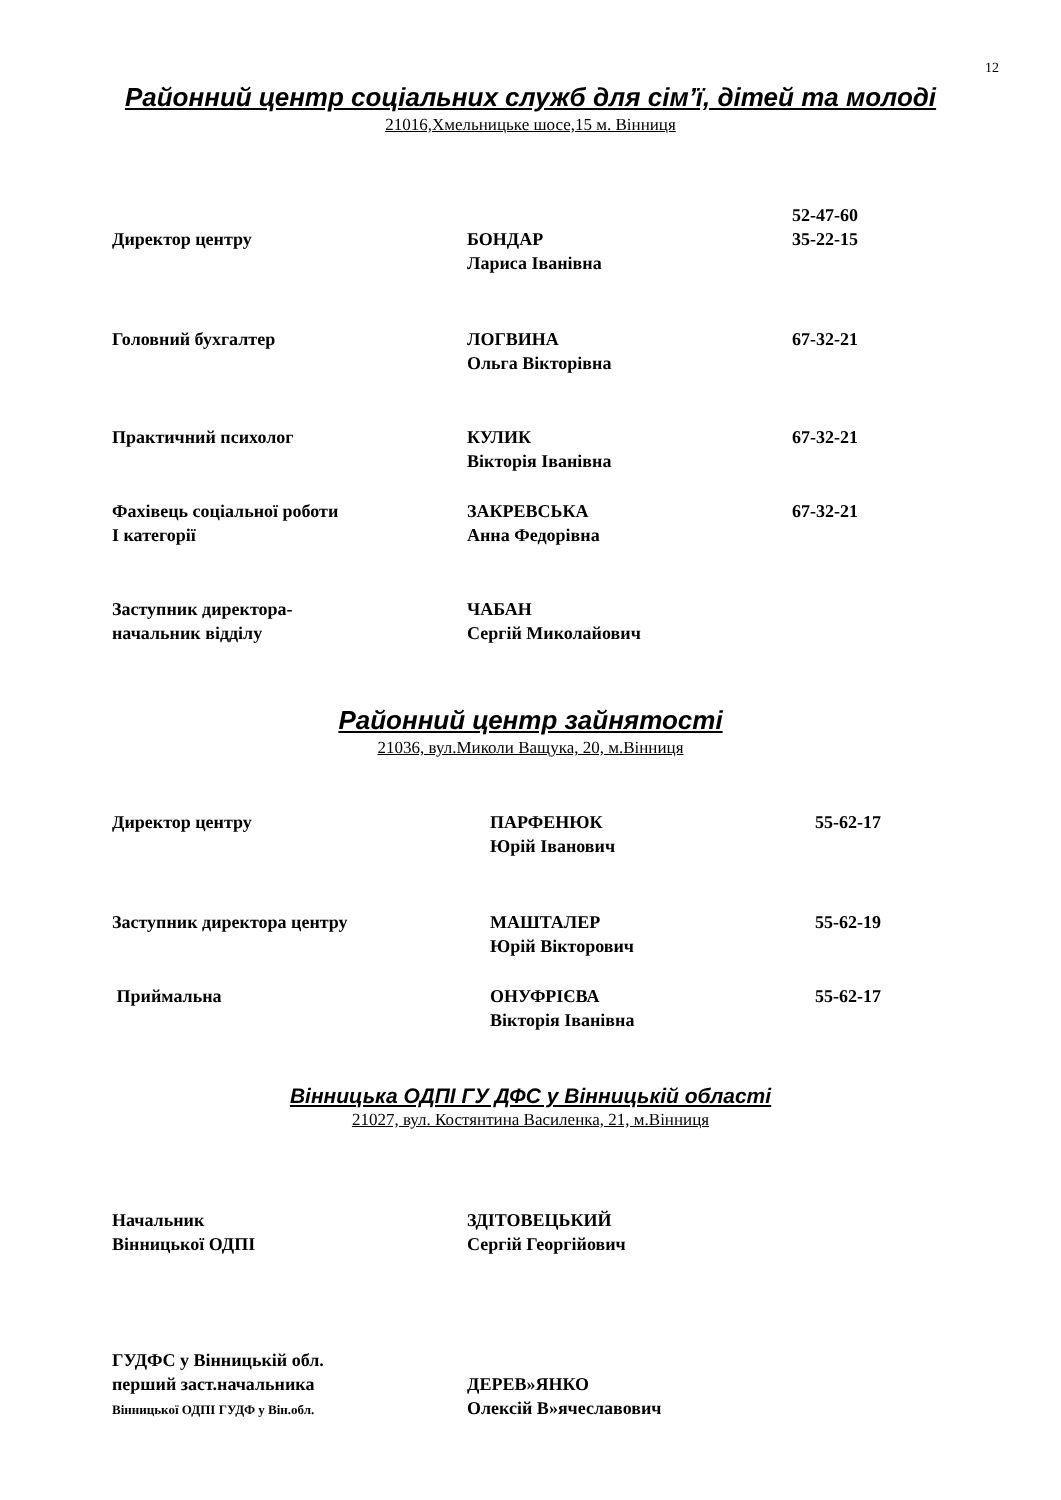12
Районний центр соціальних служб для сім’ї, дітей та молоді
21016,Хмельницьке шосе,15 м. Вінниця
Директор центру
БОНДАР
Лариса Іванівна
52-47-60
35-22-15
Головний бухгалтер ЛОГВИНА
Ольга Вікторівна
67-32-21
Практичний психолог КУЛИК
Вікторія Іванівна
67-32-21
Фахівець соціальної роботи
І категорії
ЗАКРЕВСЬКА
Анна Федорівна
67-32-21
Заступник директора-
начальник відділу
ЧАБАН
Сергій Миколайович
Районний центр зайнятості
21036, вул.Миколи Ващука, 20, м.Вінниця
Директор центру ПАРФЕНЮК
Юрій Іванович
55-62-17
Заступник директора центру МАШТАЛЕР
Юрій Вікторович
55-62-19
Приймальна ОНУФРІЄВА
Вікторія Іванівна
55-62-17
Вінницька ОДПІ ГУ ДФС у Вінницькій області
21027, вул. Костянтина Василенка, 21, м.Вінниця
Начальник
Вінницької ОДПІ
ЗДІТОВЕЦЬКИЙ
Сергій Георгійович
ГУДФС у Вінницькій обл.
перший заст.начальника
Вінницької ОДПІ ГУДФ у Він.обл.
ДЕРЕВ»ЯНКО
Олексій В»ячеславович